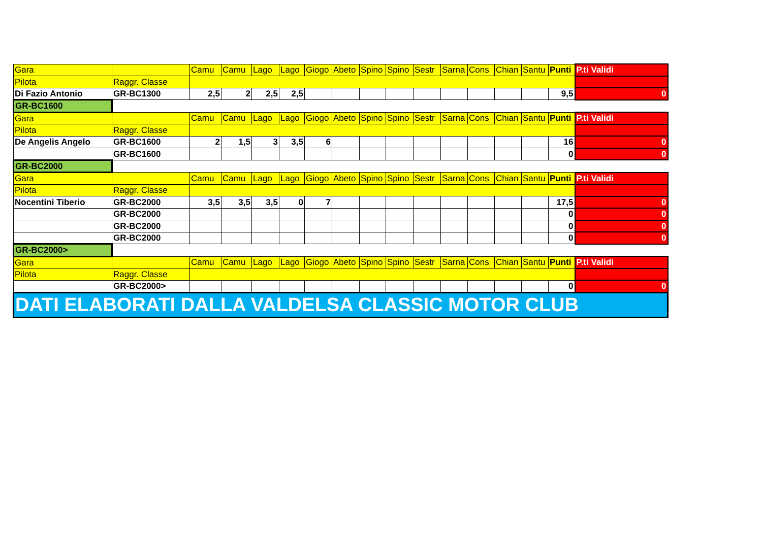| Gara | | Camu | Camu | Lago | Lago | Giogo | Abeto | Spino | Spino | Sestr | Sarna | Cons | Chian | Santu | Punti | P.ti Validi |
| Pilota | Raggr. Classe | | | | | | | | | | | | | | | |
| Di Fazio Antonio | GR-BC1300 | 2,5 | 2 | 2,5 | 2,5 | | | | | | | | | | 9,5 | 0 |
| GR-BC1600 | | | | | | | | | | | | | | | | |
| Gara | | Camu | Camu | Lago | Lago | Giogo | Abeto | Spino | Spino | Sestr | Sarna | Cons | Chian | Santu | Punti | P.ti Validi |
| Pilota | Raggr. Classe | | | | | | | | | | | | | | | |
| De Angelis Angelo | GR-BC1600 | 2 | 1,5 | 3 | 3,5 | 6 | | | | | | | | | 16 | 0 |
| | GR-BC1600 | | | | | | | | | | | | | | 0 | 0 |
| GR-BC2000 | | | | | | | | | | | | | | | | |
| Gara | | Camu | Camu | Lago | Lago | Giogo | Abeto | Spino | Spino | Sestr | Sarna | Cons | Chian | Santu | Punti | P.ti Validi |
| Pilota | Raggr. Classe | | | | | | | | | | | | | | | |
| Nocentini Tiberio | GR-BC2000 | 3,5 | 3,5 | 3,5 | 0 | 7 | | | | | | | | | 17,5 | 0 |
| | GR-BC2000 | | | | | | | | | | | | | | 0 | 0 |
| | GR-BC2000 | | | | | | | | | | | | | | 0 | 0 |
| | GR-BC2000 | | | | | | | | | | | | | | 0 | 0 |
| GR-BC2000> | | | | | | | | | | | | | | | | |
| Gara | | Camu | Camu | Lago | Lago | Giogo | Abeto | Spino | Spino | Sestr | Sarna | Cons | Chian | Santu | Punti | P.ti Validi |
| Pilota | Raggr. Classe | | | | | | | | | | | | | | | |
| | GR-BC2000> | | | | | | | | | | | | | | 0 | 0 |
| DATI ELABORATI DALLA VALDELSA CLASSIC MOTOR CLUB | | | | | | | | | | | | | | | | |